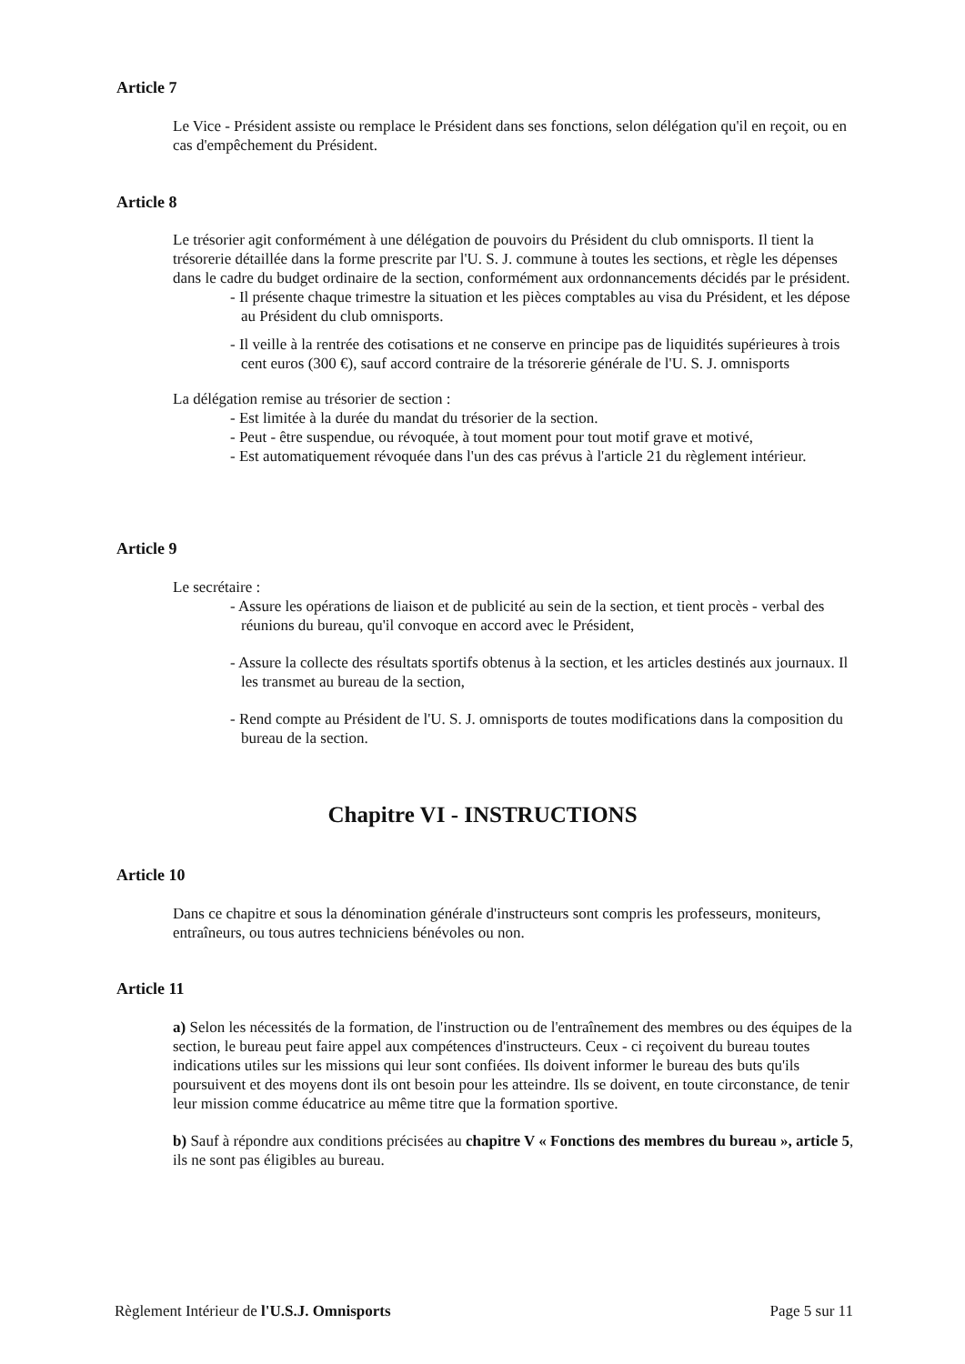Article 7
Le Vice - Président assiste ou remplace le Président dans ses fonctions, selon délégation qu'il en reçoit, ou en cas d'empêchement du Président.
Article 8
Le trésorier agit conformément à une délégation de pouvoirs du Président du club omnisports. Il tient la trésorerie détaillée dans la forme prescrite par l'U. S. J. commune à toutes les sections, et règle les dépenses dans le cadre du budget ordinaire de la section, conformément aux ordonnancements décidés par le président.
- Il présente chaque trimestre la situation et les pièces comptables au visa du Président, et les dépose au Président du club omnisports.
- Il veille à la rentrée des cotisations et ne conserve en principe pas de liquidités supérieures à trois cent euros (300 €), sauf accord contraire de la trésorerie générale de l'U. S. J. omnisports
La délégation remise au trésorier de section :
- Est limitée à la durée du mandat du trésorier de la section.
- Peut - être suspendue, ou révoquée, à tout moment pour tout motif grave et motivé,
- Est automatiquement révoquée dans l'un des cas prévus à l'article 21 du règlement intérieur.
Article 9
Le secrétaire :
- Assure les opérations de liaison et de publicité au sein de la section, et tient procès - verbal des réunions du bureau, qu'il convoque en accord avec le Président,
- Assure la collecte des résultats sportifs obtenus à la section, et les articles destinés aux journaux. Il les transmet au bureau de la section,
- Rend compte au Président de l'U. S. J. omnisports de toutes modifications dans la composition du bureau de la section.
Chapitre VI - INSTRUCTIONS
Article 10
Dans ce chapitre et sous la dénomination générale d'instructeurs sont compris les professeurs, moniteurs, entraîneurs, ou tous autres techniciens bénévoles ou non.
Article 11
a) Selon les nécessités de la formation, de l'instruction ou de l'entraînement des membres ou des équipes de la section, le bureau peut faire appel aux compétences d'instructeurs. Ceux - ci reçoivent du bureau toutes indications utiles sur les missions qui leur sont confiées. Ils doivent informer le bureau des buts qu'ils poursuivent et des moyens dont ils ont besoin pour les atteindre. Ils se doivent, en toute circonstance, de tenir leur mission comme éducatrice au même titre que la formation sportive.
b) Sauf à répondre aux conditions précisées au chapitre V « Fonctions des membres du bureau », article 5, ils ne sont pas éligibles au bureau.
Règlement Intérieur de l'U.S.J. Omnisports Page 5 sur 11